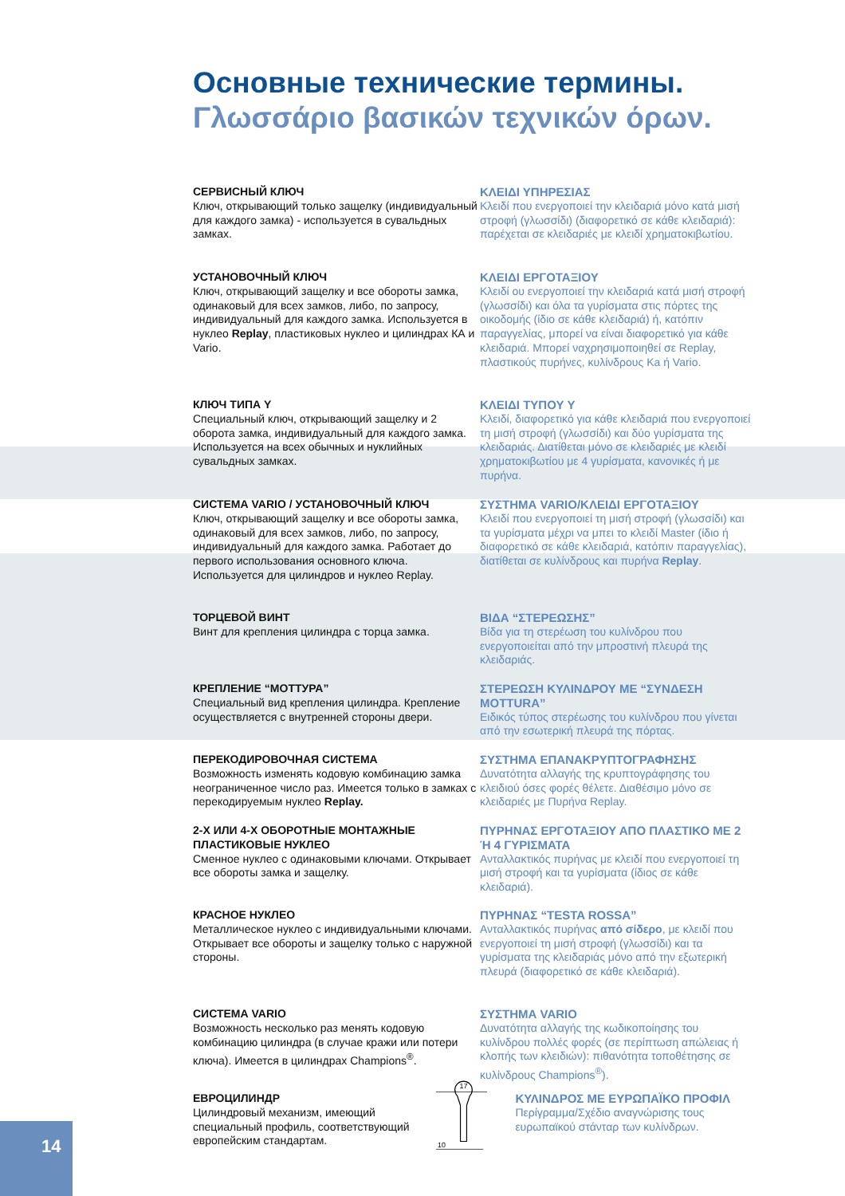Основные технические термины.
Γλωσσάριο βασικών τεχνικών όρων.
СЕРВИСНЫЙ КЛЮЧ
Ключ, открывающий только защелку (индивидуальный для каждого замка) - используется в сувальдных замках.
ΚΛΕΙΔΙ ΥΠΗΡΕΣΙΑΣ
Κλειδί που ενεργοποιεί την κλειδαριά μόνο κατά μισή στροφή (γλωσσίδι) (διαφορετικό σε κάθε κλειδαριά): παρέχεται σε κλειδαριές με κλειδί χρηματοκιβωτίου.
УСТАНОВОЧНЫЙ КЛЮЧ
Ключ, открывающий защелку и все обороты замка, одинаковый для всех замков, либо, по запросу, индивидуальный для каждого замка. Используется в нуклео Replay, пластиковых нуклео и цилиндрах КА и Vario.
ΚΛΕΙΔΙ ΕΡΓΟΤΑΞΙΟΥ
Κλειδί ου ενεργοποιεί την κλειδαριά κατά μισή στροφή (γλωσσίδι) και όλα τα γυρίσματα στις πόρτες της οικοδομής (ίδιο σε κάθε κλειδαριά) ή, κατόπιν παραγγελίας, μπορεί να είναι διαφορετικό για κάθε κλειδαριά. Μπορεί ναχρησιμοποιηθεί σε Replay, πλαστικούς πυρήνες, κυλίνδρους Ka ή Vario.
КЛЮЧ ТИПА Y
Специальный ключ, открывающий защелку и 2 оборота замка, индивидуальный для каждого замка. Используется на всех обычных и нуклийных сувальдных замках.
ΚΛΕΙΔΙ ΤΥΠΟΥ Y
Κλειδί, διαφορετικό για κάθε κλειδαριά που ενεργοποιεί τη μισή στροφή (γλωσσίδι) και δύο γυρίσματα της κλειδαριάς. Διατίθεται μόνο σε κλειδαριές με κλειδί χρηματοκιβωτίου με 4 γυρίσματα, κανονικές ή με πυρήνα.
СИСТЕМА VARIO / УСТАНОВОЧНЫЙ КЛЮЧ
Ключ, открывающий защелку и все обороты замка, одинаковый для всех замков, либо, по запросу, индивидуальный для каждого замка. Работает до первого использования основного ключа. Используется для цилиндров и нуклео Replay.
ΣΥΣΤΗΜΑ VARIO/ΚΛΕΙΔΙ ΕΡΓΟΤΑΞΙΟΥ
Κλειδί που ενεργοποιεί τη μισή στροφή (γλωσσίδι) και τα γυρίσματα μέχρι να μπει το κλειδί Master (ίδιο ή διαφορετικό σε κάθε κλειδαριά, κατόπιν παραγγελίας), διατίθεται σε κυλίνδρους και πυρήνα Replay.
ТОРЦЕВОЙ ВИНТ
Винт для крепления цилиндра с торца замка.
ΒΙΔΑ “ΣΤΕΡΕΩΣΗΣ”
Βίδα για τη στερέωση του κυλίνδρου που ενεργοποιείται από την μπροστινή πλευρά της κλειδαριάς.
КРЕПЛЕНИЕ “МОТТУРА”
Специальный вид крепления цилиндра. Крепление осуществляется с внутренней стороны двери.
ΣΤΕΡΕΩΣΗ ΚΥΛΙΝΔΡΟΥ ΜΕ “ΣΥΝΔΕΣΗ MOTTURA”
Ειδικός τύπος στερέωσης του κυλίνδρου που γίνεται από την εσωτερική πλευρά της πόρτας.
ПЕРЕКОДИРОВОЧНАЯ СИСТЕМА
Возможность изменять кодовую комбинацию замка неограниченное число раз. Имеется только в замках с перекодируемым нуклео Replay.
ΣΥΣΤΗΜΑ ΕΠΑΝΑΚΡΥΠΤΟΓΡΑΦΗΣΗΣ
Δυνατότητα αλλαγής της κρυπτογράφησης του κλειδιού όσες φορές θέλετε. Διαθέσιμο μόνο σε κλειδαριές με Πυρήνα Replay.
2-Х ИЛИ 4-Х ОБОРОТНЫЕ МОНТАЖНЫЕ ПЛАСТИКОВЫЕ НУКЛЕО
Сменное нуклео с одинаковыми ключами. Открывает все обороты замка и защелку.
ΠΥΡΗΝΑΣ ΕΡΓΟΤΑΞΙΟΥ ΑΠΟ ΠΛΑΣΤΙΚΟ ΜΕ 2 Ή 4 ΓΥΡΙΣΜΑΤΑ
Ανταλλακτικός πυρήνας με κλειδί που ενεργοποιεί τη μισή στροφή και τα γυρίσματα (ίδιος σε κάθε κλειδαριά).
КРАСНОЕ НУКЛЕО
Металлическое нуклео с индивидуальными ключами. Открывает все обороты и защелку только с наружной стороны.
ΠΥΡΗΝΑΣ “TESTA ROSSA”
Ανταλλακτικός πυρήνας από σίδερο, με κλειδί που ενεργοποιεί τη μισή στροφή (γλωσσίδι) και τα γυρίσματα της κλειδαριάς μόνο από την εξωτερική πλευρά (διαφορετικό σε κάθε κλειδαριά).
СИСТЕМА VARIO
Возможность несколько раз менять кодовую комбинацию цилиндра (в случае кражи или потери ключа). Имеется в цилиндрах Champions<sup>®</sup>.
ΣΥΣΤΗΜΑ VARIO
Δυνατότητα αλλαγής της κωδικοποίησης του κυλίνδρου πολλές φορές (σε περίπτωση απώλειας ή κλοπής των κλειδιών): πιθανότητα τοποθέτησης σε κυλίνδρους Champions<sup>®</sup>).
ЕВРОЦИЛИНДР
Цилиндровый механизм, имеющий специальный профиль, соответствующий европейским стандартам.
17
10
ΚΥΛΙΝΔΡΟΣ ΜΕ ΕΥΡΩΠΑΪΚΟ ΠΡΟΦΙΛ
Περίγραμμα/Σχέδιο αναγνώρισης τους ευρωπαϊκού στάνταρ των κυλίνδρων.
14